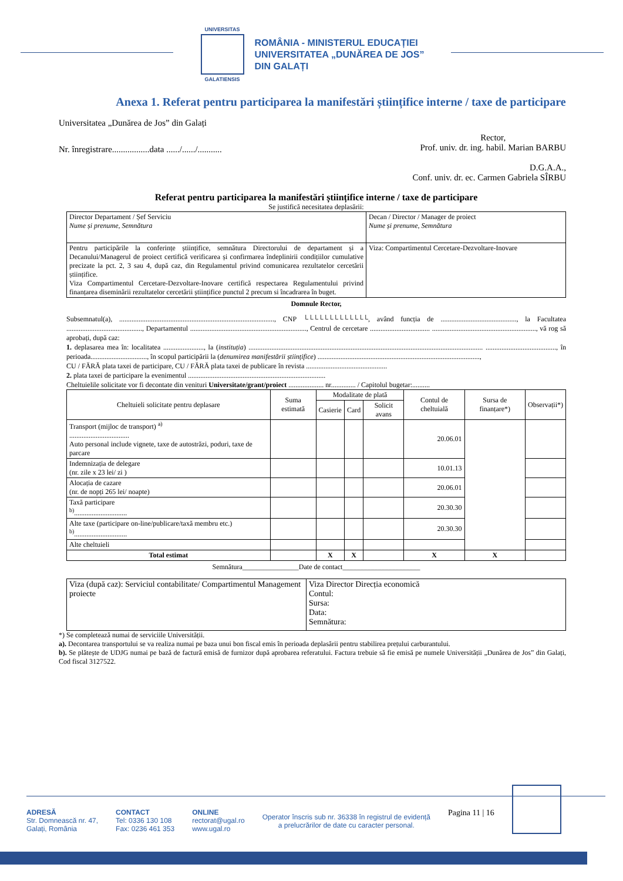UNIVERSITAS
GALATIENSIS
ROMÂNIA - MINISTERUL EDUCAȚIEI
UNIVERSITATEA „DUNĂREA DE JOS”
DIN GALAȚI
Anexa 1. Referat pentru participarea la manifestări științifice interne / taxe de participare
Universitatea „Dunărea de Jos” din Galați
Nr. înregistrare.................data ....../....../...........
Rector,
Prof. univ. dr. ing. habil. Marian BARBU
D.G.A.A.,
Conf. univ. dr. ec. Carmen Gabriela SÎRBU
Referat pentru participarea la manifestări științifice interne / taxe de participare
Se justifică necesitatea deplasării:
| Director Departament / Șef Serviciu Nume și prenume, Semnătura | Decan / Director / Manager de proiect Nume și prenume, Semnătura |
| Pentru participările la conferințe științifice, semnătura Directorului de departament și a Decanului/Managerul de proiect certifică verificarea și confirmarea îndeplinirii condițiilor cumulative precizate la pct. 2, 3 sau 4, după caz, din Regulamentul privind comunicarea rezultatelor cercetării științifice. Viza Compartimentul Cercetare-Dezvoltare-Inovare certifică respectarea Regulamentului privind finanțarea diseminării rezultatelor cercetării științifice punctul 2 precum si încadrarea în buget. | Viza: Compartimentul Cercetare-Dezvoltare-Inovare |
Domnule Rector,
Subsemnatul(a), ........................................................................................, CNP └└└└└└└└└└└└└, având funcția de ..........................................., la Facultatea ..........................................., Departamentul .................................................................., Centrul de cercetare .................................. ..........................................................., vă rog să aprobați, după caz:
1. deplasarea mea în: localitatea ......................., la (instituția) ..................................................................................................................................... ........................................, în perioada................................, în scopul participării la (denumirea manifestării științifice) ............................................................................................,
CU / FĂRĂ plata taxei de participare, CU / FĂRĂ plata taxei de publicare în revista ..............................................
2. plata taxei de participare la evenimentul ..............................................................................
Cheltuielile solicitate vor fi decontate din venituri Universitate/grant/proiect .................... nr.............. / Capitolul bugetar:..........
| Cheltuieli solicitate pentru deplasare | Suma estimată | Modalitate de plată | | | Contul de cheltuială | Sursa de finanțare*) | Observații*) |
| --- | --- | --- | --- | --- | --- | --- | --- |
| | | Casierie | Card | Solicit avans | | | |
| Transport (mijloc de transport) <sup>a)</sup> .................................. Auto personal include vignete, taxe de autostrăzi, poduri, taxe de parcare | | | | | 20.06.01 | | |
| Indemnizația de delegare (nr. zile x 23 lei/ zi ) | | | | | 10.01.13 | | |
| Alocația de cazare (nr. de nopți 265 lei/ noapte) | | | | | 20.06.01 | | |
| Taxă participare <sup>b)</sup>.............................. | | | | | 20.30.30 | | |
| Alte taxe (participare on-line/publicare/taxă membru etc.) <sup>b)</sup>.............................. | | | | | 20.30.30 | | |
| Alte cheltuieli | | | | | | | |
| Total estimat | | X | X | | X | X | |
Semnătura________________Date de contact______________________
| Viza (după caz): Serviciul contabilitate/ Compartimentul Management proiecte | Viza Director Direcția economică Contul: Sursa: Data: Semnătura: |
*) Se completează numai de serviciile Universității.
a). Decontarea transportului se va realiza numai pe baza unui bon fiscal emis în perioada deplasării pentru stabilirea prețului carburantului.
b). Se plătește de UDJG numai pe bază de factură emisă de furnizor după aprobarea referatului. Factura trebuie să fie emisă pe numele Universității „Dunărea de Jos” din Galați, Cod fiscal 3127522.
ADRESĂ
Str. Domnească nr. 47,
Galați, România
CONTACT
Tel: 0336 130 108
Fax: 0236 461 353
ONLINE
rectorat@ugal.ro
www.ugal.ro
Operator înscris sub nr. 36338 în registrul de evidență
a prelucrărilor de date cu caracter personal.
Pagina 11 | 16